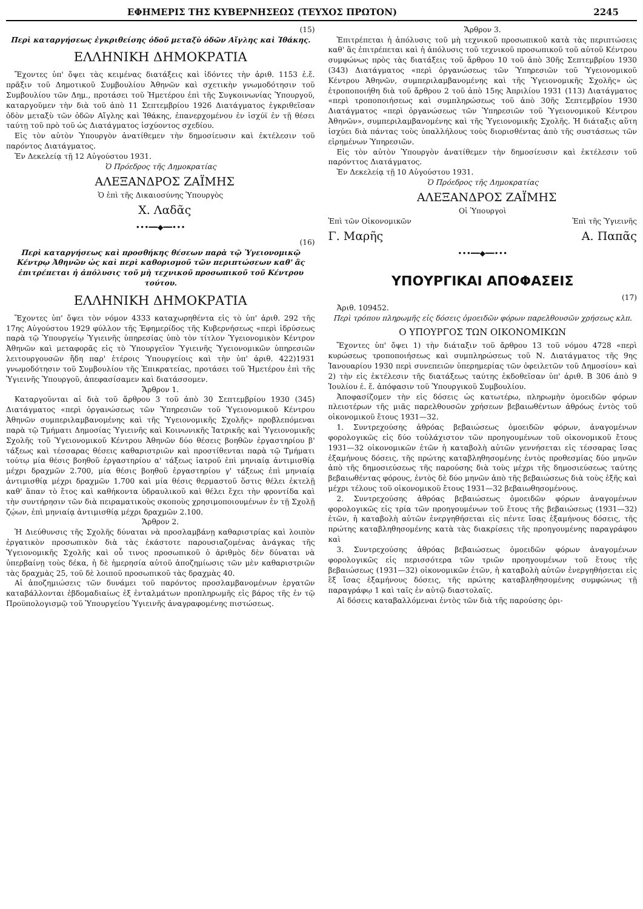ΕΦΗΜΕΡΙΣ ΤΗΣ ΚΥΒΕΡΝΗΣΕΩΣ (ΤΕΥΧΟΣ ΠΡΩΤΟΝ) 2245
(15)
Περὶ καταργήσεως ἐγκριθείσης ὁδοῦ μεταξὺ ὁδῶν Αἴγλης καὶ Ἰθάκης.
ΕΛΛΗΝΙΚΗ ΔΗΜΟΚΡΑΤΙΑ
Ἔχοντες ὑπ' ὄψει τὰς κειμένας διατάξεις καὶ ἰδόντες τὴν ἀριθ. 1153 ἐ.ἔ. πρᾶξιν τοῦ Δημοτικοῦ Συμβουλίου Ἀθηνῶν καὶ σχετικὴν γνωμοδότησιν τοῦ Συμβουλίου τῶν Δημ., προτάσει τοῦ Ἡμετέρου ἐπὶ τῆς Συγκοινωνίας Ὑπουργοῦ, καταργοῦμεν τὴν διὰ τοῦ ἀπὸ 11 Σεπτεμβρίου 1926 Διατάγματος ἐγκριθεῖσαν ὁδὸν μεταξὺ τῶν ὁδῶν Αἴγλης καὶ Ἰθάκης, ἐπανερχομένου ἐν ἰσχύϊ ἐν τῇ θέσει ταύτῃ τοῦ πρὸ τοῦ ὡς Διατάγματος ἰσχύοντος σχεδίου.
Εἰς τὸν αὐτὸν Ὑπουργὸν ἀνατίθεμεν τὴν δημοσίευσιν καὶ ἐκτέλεσιν τοῦ παρόντος Διατάγματος.
Ἐν Δεκελείᾳ τῇ 12 Αὐγούστου 1931.
Ὁ Πρόεδρος τῆς Δημοκρατίας
ΑΛΕΞΑΝΔΡΟΣ ΖΑΪΜΗΣ
Ὁ ἐπὶ τῆς Δικαιοσύνης Ὑπουργὸς
Χ. Λαδᾶς
•••━━◆━━•••
(16)
Περὶ καταργήσεως καὶ προσθήκης θέσεων παρὰ τῷ Ὑγειονομικῷ Κέντρῳ Ἀθηνῶν ὡς καὶ περὶ καθορισμοῦ τῶν περιπτώσεων καθ' ἃς ἐπιτρέπεται ἡ ἀπόλυσις τοῦ μὴ τεχνικοῦ προσωπικοῦ τοῦ Κέντρου τούτου.
ΕΛΛΗΝΙΚΗ ΔΗΜΟΚΡΑΤΙΑ
Ἔχοντες ὑπ' ὄψει τὸν νόμον 4333 καταχωρηθέντα εἰς τὸ ὑπ' ἀριθ. 292 τῆς 17ης Αὐγούστου 1929 φύλλον τῆς Ἐφημερίδος τῆς Κυβερνήσεως «περὶ ἱδρύσεως παρὰ τῷ Ὑπουργείῳ Ὑγιεινῆς ὑπηρεσίας ὑπὸ τὸν τίτλον Ὑγειονομικὸν Κέντρον Ἀθηνῶν καὶ μεταφορᾶς εἰς τὸ Ὑπουργεῖον Ὑγιεινῆς Ὑγειονομικῶν ὑπηρεσιῶν λειτουργουσῶν ἤδη παρ' ἑτέροις Ὑπουργείοις καὶ τὴν ὑπ' ἀριθ. 422)1931 γνωμοδότησιν τοῦ Συμβουλίου τῆς Ἐπικρατείας, προτάσει τοῦ Ἡμετέρου ἐπὶ τῆς Ὑγιεινῆς Ὑπουργοῦ, ἀπεφασίσαμεν καὶ διατάσσομεν.
Ἄρθρον 1.
Καταργοῦνται αἱ διὰ τοῦ ἄρθρου 3 τοῦ ἀπὸ 30 Σεπτεμβρίου 1930 (345) Διατάγματος «περὶ ὀργανώσεως τῶν Ὑπηρεσιῶν τοῦ Ὑγειονομικοῦ Κέντρου Ἀθηνῶν συμπεριλαμβανομένης καὶ τῆς Ὑγειονομικῆς Σχολῆς» προβλεπόμεναι παρὰ τῷ Τμήματι Δημοσίας Ὑγιεινῆς καὶ Κοινωνικῆς Ἰατρικῆς καὶ Ὑγειονομικῆς Σχολῆς τοῦ Ὑγειονομικοῦ Κέντρου Ἀθηνῶν δύο θέσεις βοηθῶν ἐργαστηρίου β' τάξεως καὶ τέσσαρας θέσεις καθαριστριῶν καὶ προστίθενται παρὰ τῷ Τμήματι τούτῳ μία θέσις βοηθοῦ ἐργαστηρίου α' τάξεως ἰατροῦ ἐπὶ μηνιαίᾳ ἀντιμισθίᾳ μέχρι δραχμῶν 2.700, μία θέσις βοηθοῦ ἐργαστηρίου γ' τάξεως ἐπὶ μηνιαίᾳ ἀντιμισθίᾳ μέχρι δραχμῶν 1.700 καὶ μία θέσις θερμαστοῦ ὅστις θέλει ἐκτελῇ καθ' ἅπαν τὸ ἔτος καὶ καθήκοντα ὑδραυλικοῦ καὶ θέλει ἔχει τὴν φροντίδα καὶ τὴν συντήρησιν τῶν διὰ πειραματικοὺς σκοποὺς χρησιμοποιουμένων ἐν τῇ Σχολῇ ζῴων, ἐπὶ μηνιαίᾳ ἀντιμισθίᾳ μέχρι δραχμῶν 2.100.
Ἄρθρον 2.
Ἡ Διεύθυνσις τῆς Σχολῆς δύναται νὰ προσλαμβάνῃ καθαριστρίας καὶ λοιπὸν ἐργατικὸν προσωπικὸν διὰ τὰς ἑκάστοτε παρουσιαζομένας ἀνάγκας τῆς Ὑγειονομικῆς Σχολῆς καὶ οὗ τινος προσωπικοῦ ὁ ἀριθμὸς δὲν δύναται νὰ ὑπερβαίνῃ τοὺς δέκα, ἡ δὲ ἡμερησία αὐτοῦ ἀποζημίωσις τῶν μὲν καθαριστριῶν τὰς δραχμὰς 25, τοῦ δὲ λοιποῦ προσωπικοῦ τὰς δραχμὰς 40.
Αἱ ἀποζημιώσεις τῶν δυνάμει τοῦ παρόντος προσλαμβανομένων ἐργατῶν καταβάλλονται ἑβδομαδιαίως ἐξ ἐνταλμάτων προπληρωμῆς εἰς βάρος τῆς ἐν τῷ Προϋπολογισμῷ τοῦ Ὑπουργείου Ὑγιεινῆς ἀναγραφομένης πιστώσεως.
Ἄρθρον 3.
Ἐπιτρέπεται ἡ ἀπόλυσις τοῦ μὴ τεχνικοῦ προσωπικοῦ κατὰ τὰς περιπτώσεις καθ' ἃς ἐπιτρέπεται καὶ ἡ ἀπόλυσις τοῦ τεχνικοῦ προσωπικοῦ τοῦ αὐτοῦ Κέντρου συμφώνως πρὸς τὰς διατάξεις τοῦ ἄρθρου 10 τοῦ ἀπὸ 30ῆς Σεπτεμβρίου 1930 (343) Διατάγματος «περὶ ὀργανώσεως τῶν Ὑπηρεσιῶν τοῦ Ὑγειονομικοῦ Κέντρου Ἀθηνῶν, συμπεριλαμβανομένης καὶ τῆς Ὑγειονομικῆς Σχολῆς» ὡς ἐτροποποιήθη διὰ τοῦ ἄρθρου 2 τοῦ ἀπὸ 15ης Ἀπριλίου 1931 (113) Διατάγματος «περὶ τροποποιήσεως καὶ συμπληρώσεως τοῦ ἀπὸ 30ῆς Σεπτεμβρίου 1930 Διατάγματος «περὶ ὀργανώσεως τῶν Ὑπηρεσιῶν τοῦ Ὑγειονομικοῦ Κέντρου Ἀθηνῶν», συμπεριλαμβανομένης καὶ τῆς Ὑγειονομικῆς Σχολῆς. Ἡ διάταξις αὕτη ἰσχύει διὰ πάντας τοὺς ὑπαλλήλους τοὺς διορισθέντας ἀπὸ τῆς συστάσεως τῶν εἰρημένων Ὑπηρεσιῶν.
Εἰς τὸν αὐτὸν Ὑπουργὸν ἀνατίθεμεν τὴν δημοσίευσιν καὶ ἐκτέλεσιν τοῦ παρόνττος Διατάγματος.
Ἐν Δεκελείᾳ τῇ 10 Αὐγούστου 1931.
Ὁ Πρόεδρος τῆς Δημοκρατίας
ΑΛΕΞΑΝΔΡΟΣ ΖΑΪΜΗΣ
Οἱ Ὑπουργοὶ
Ἐπὶ τῶν Οἰκονομικῶν Ἐπὶ τῆς Ὑγιεινῆς
Γ. Μαρῆς Α. Παπᾶς
•••━━◆━━•••
ΥΠΟΥΡΓΙΚΑΙ ΑΠΟΦΑΣΕΙΣ
(17)
Ἀριθ. 109452.
Περὶ τρόπου πληρωμῆς εἰς δόσεις ὁμοειδῶν φόρων παρελθουσῶν χρήσεως κλπ.
Ο ΥΠΟΥΡΓΟΣ ΤΩΝ ΟΙΚΟΝΟΜΙΚΩΝ
Ἔχοντες ὑπ' ὄψει 1) τὴν διάταξιν τοῦ ἄρθρου 13 τοῦ νόμου 4728 «περὶ κυρώσεως τροποποιήσεως καὶ συμπληρώσεως τοῦ Ν. Διατάγματος τῆς 9ης Ἰανουαρίου 1930 περὶ συνεπειῶν ὑπερημερίας τῶν ὀφειλετῶν τοῦ Δημοσίου» καὶ 2) τὴν εἰς ἐκτέλεσιν τῆς διατάξεως ταύτης ἐκδοθεῖσαν ὑπ' ἀριθ. Β 306 ἀπὸ 9 Ἰουλίου ἐ. ἔ. ἀπόφασιν τοῦ Ὑπουργικοῦ Συμβουλίου.
Ἀποφασίζομεν τὴν εἰς δόσεις ὡς κατωτέρω, πληρωμὴν ὁμοειδῶν φόρων πλειοτέρων τῆς μιᾶς παρελθουσῶν χρήσεων βεβαιωθέντων ἀθρόως ἐντὸς τοῦ οἰκονομικοῦ ἔτους 1931—32.
1. Συντρεχούσης ἀθρόας βεβαιώσεως ὁμοειδῶν φόρων, ἀναγομένων φορολογικῶς εἰς δύο τοὐλάχιστον τῶν προηγουμένων τοῦ οἰκονομικοῦ ἔτους 1931—32 οἰκονομικῶν ἐτῶν ἡ καταβολὴ αὐτῶν γεννήσεται εἰς τέσσαρας ἴσας ἑξαμήνους δόσεις, τῆς πρώτης καταβληθησομένης ἐντὸς προθεσμίας δύο μηνῶν ἀπὸ τῆς δημοσιεύσεως τῆς παρούσης διὰ τοὺς μέχρι τῆς δημοσιεύσεως ταύτης βεβαιωθέντας φόρους, ἐντὸς δὲ δύο μηνῶν ἀπὸ τῆς βεβαιώσεως διὰ τοὺς ἑξῆς καὶ μέχρι τέλους τοῦ οἰκονομικοῦ ἔτους 1931—32 βεβαιωθησομένους.
2. Συντρεχούσης ἀθρόας βεβαιώσεως ὁμοειδῶν φόρων ἀναγομένων φορολογικῶς εἰς τρία τῶν προηγουμένων τοῦ ἔτους τῆς βεβαιώσεως (1931—32) ἐτῶν, ἡ καταβολὴ αὐτῶν ἐνεργηθήσεται εἰς πέντε ἴσας ἑξαμήνους δόσεις, τῆς πρώτης καταβληθησομένης κατὰ τὰς διακρίσεις τῆς προηγουμένης παραγράφου καὶ
3. Συντρεχούσης ἀθρόας βεβαιώσεως ὁμοειδῶν φόρων ἀναγομένων φορολογικῶς εἰς περισσότερα τῶν τριῶν προηγουμένων τοῦ ἔτους τῆς βεβαιώσεως (1931—32) οἰκονομικῶν ἐτῶν, ἡ καταβολὴ αὐτῶν ἐνεργηθήσεται εἰς ἓξ ἴσας ἑξαμήνους δόσεις, τῆς πρώτης καταβληθησομένης συμφώνως τῇ παραγράφῳ 1 καὶ ταῖς ἐν αὐτῷ διαστολαῖς.
Αἱ δόσεις καταβαλλόμεναι ἐντὸς τῶν διὰ τῆς παρούσης ὁρι-